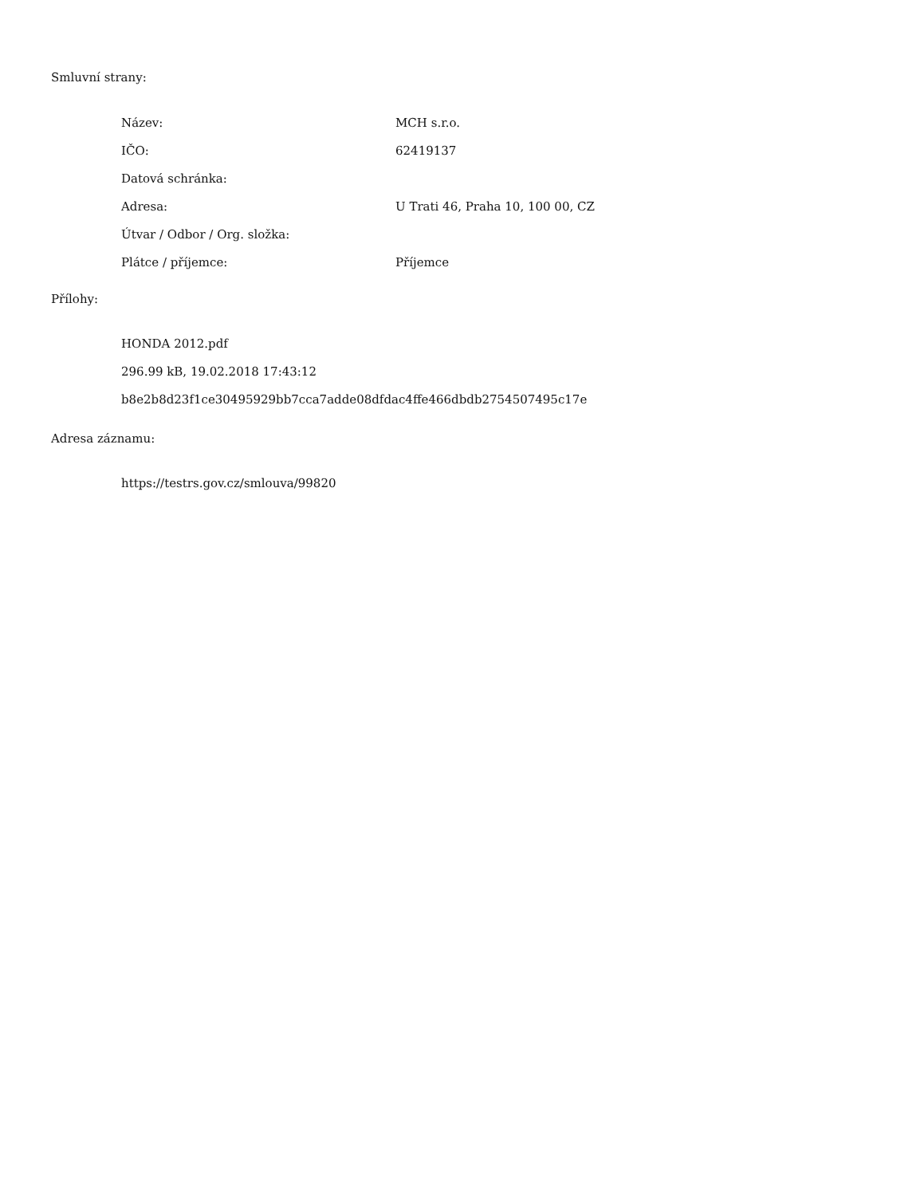Smluvní strany:
| Název: | MCH s.r.o. |
| IČO: | 62419137 |
| Datová schránka: | |
| Adresa: | U Trati 46, Praha 10, 100 00, CZ |
| Útvar / Odbor / Org. složka: | |
| Plátce / příjemce: | Příjemce |
Přílohy:
HONDA 2012.pdf
296.99 kB, 19.02.2018 17:43:12
b8e2b8d23f1ce30495929bb7cca7adde08dfdac4ffe466dbdb2754507495c17e
Adresa záznamu:
https://testrs.gov.cz/smlouva/99820